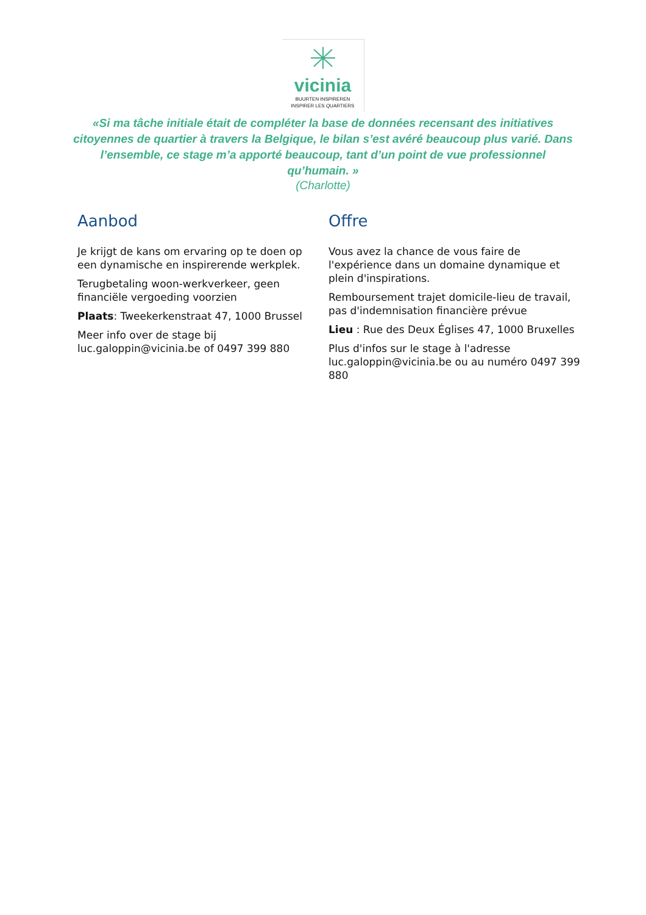vicinia
BUURTEN INSPIREREN
INSPIRER LES QUARTIERS
«Si ma tâche initiale était de compléter la base de données recensant des initiatives citoyennes de quartier à travers la Belgique, le bilan s’est avéré beaucoup plus varié. Dans l’ensemble, ce stage m’a apporté beaucoup, tant d’un point de vue professionnel qu’humain. »
(Charlotte)
Aanbod
Je krijgt de kans om ervaring op te doen op een dynamische en inspirerende werkplek.
Terugbetaling woon-werkverkeer, geen financiële vergoeding voorzien
Plaats: Tweekerkenstraat 47, 1000 Brussel
Meer info over de stage bij luc.galoppin@vicinia.be of 0497 399 880
Offre
Vous avez la chance de vous faire de l'expérience dans un domaine dynamique et plein d'inspirations.
Remboursement trajet domicile-lieu de travail, pas d'indemnisation financière prévue
Lieu : Rue des Deux Églises 47, 1000 Bruxelles
Plus d'infos sur le stage à l'adresse luc.galoppin@vicinia.be ou au numéro 0497 399 880